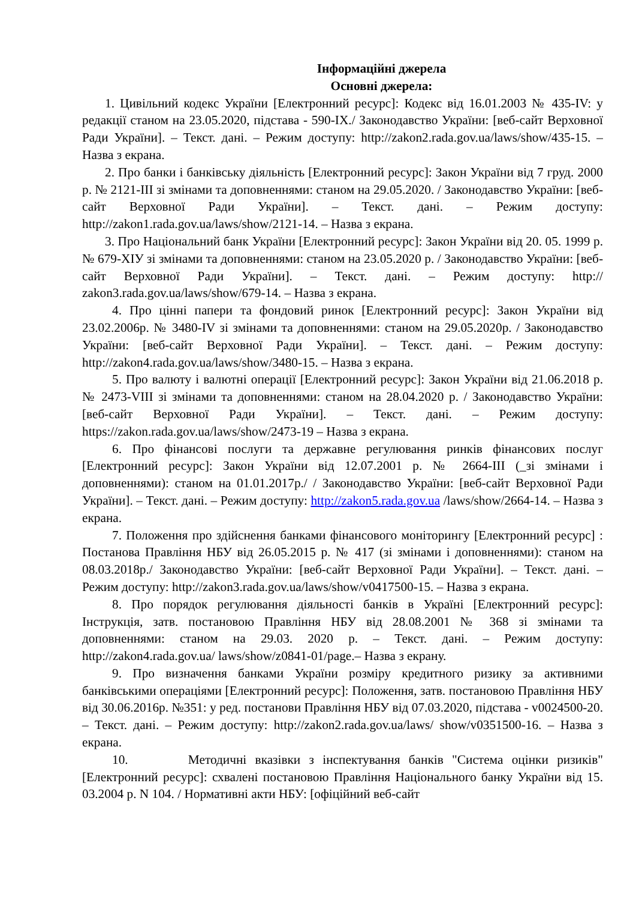Інформаційні джерела
Основні джерела:
1. Цивільний кодекс України [Електронний ресурс]: Кодекс від 16.01.2003 № 435-IV: у редакції станом на 23.05.2020, підстава - 590-IX./ Законодавство України: [веб-сайт Верховної Ради України]. – Текст. дані. – Режим доступу: http://zakon2.rada.gov.ua/laws/show/435-15. – Назва з екрана.
2. Про банки і банківську діяльність [Електронний ресурс]: Закон України від 7 груд. 2000 р. № 2121-ІІІ зі змінами та доповненнями: станом на 29.05.2020. / Законодавство України: [веб-сайт Верховної Ради України]. – Текст. дані. – Режим доступу: http://zakon1.rada.gov.ua/laws/show/2121-14. – Назва з екрана.
3. Про Національний банк України [Електронний ресурс]: Закон України від 20. 05. 1999 р. № 679-XIУ зі змінами та доповненнями: станом на 23.05.2020 р. / Законодавство України: [веб-сайт Верховної Ради України]. – Текст. дані. – Режим доступу: http:// zakon3.rada.gov.ua/laws/show/679-14. – Назва з екрана.
4. Про цінні папери та фондовий ринок [Електронний ресурс]: Закон України від 23.02.2006р. № 3480-IV зі змінами та доповненнями: станом на 29.05.2020р. / Законодавство України: [веб-сайт Верховної Ради України]. – Текст. дані. – Режим доступу: http://zakon4.rada.gov.ua/laws/show/3480-15. – Назва з екрана.
5. Про валюту і валютні операції [Електронний ресурс]: Закон України від 21.06.2018 р. № 2473-VIII зі змінами та доповненнями: станом на 28.04.2020 р. / Законодавство України: [веб-сайт Верховної Ради України]. – Текст. дані. – Режим доступу: https://zakon.rada.gov.ua/laws/show/2473-19 – Назва з екрана.
6. Про фінансові послуги та державне регулювання ринків фінансових послуг [Електронний ресурс]: Закон України від 12.07.2001 р. № 2664-ІІІ (_зі змінами і доповненнями): станом на 01.01.2017р./ / Законодавство України: [веб-сайт Верховної Ради України]. – Текст. дані. – Режим доступу: http://zakon5.rada.gov.ua /laws/show/2664-14. – Назва з екрана.
7. Положення про здійснення банками фінансового моніторингу [Електронний ресурс] : Постанова Правління НБУ від 26.05.2015 р. № 417 (зі змінами і доповненнями): станом на 08.03.2018р./ Законодавство України: [веб-сайт Верховної Ради України]. – Текст. дані. – Режим доступу: http://zakon3.rada.gov.ua/laws/show/v0417500-15. – Назва з екрана.
8. Про порядок регулювання діяльності банків в Україні [Електронний ресурс]: Інструкція, затв. постановою Правління НБУ від 28.08.2001 № 368 зі змінами та доповненнями: станом на 29.03. 2020 р. – Текст. дані. – Режим доступу: http://zakon4.rada.gov.ua/ laws/show/z0841-01/page.– Назва з екрану.
9. Про визначення банками України розміру кредитного ризику за активними банківськими операціями [Електронний ресурс]: Положення, затв. постановою Правління НБУ від 30.06.2016р. №351: у ред. постанови Правління НБУ від 07.03.2020, підстава - v0024500-20. – Текст. дані. – Режим доступу: http://zakon2.rada.gov.ua/laws/ show/v0351500-16. – Назва з екрана.
10. Методичні вказівки з інспектування банків "Система оцінки ризиків" [Електронний ресурс]: схвалені постановою Правління Національного банку України від 15. 03.2004 р. N 104. / Нормативні акти НБУ: [офіційний веб-сайт